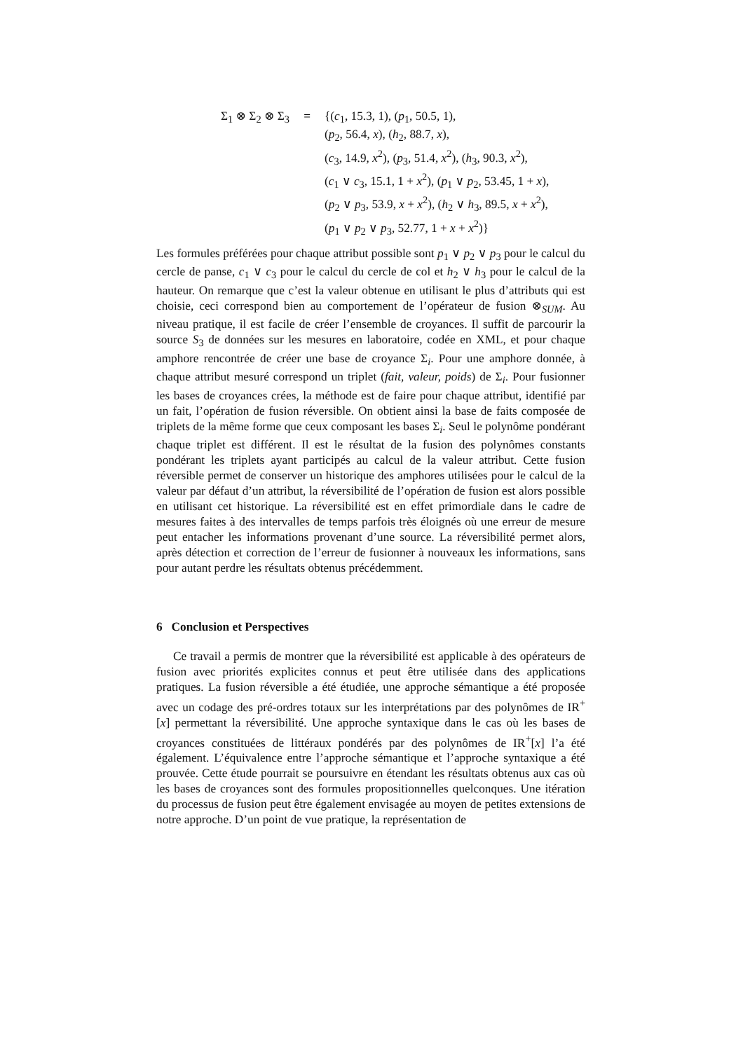Σ<sub>1</sub> ⊗ Σ<sub>2</sub> ⊗ Σ<sub>3</sub> = {(c<sub>1</sub>, 15.3, 1), (p<sub>1</sub>, 50.5, 1),
(p<sub>2</sub>, 56.4, x), (h<sub>2</sub>, 88.7, x),
(c<sub>3</sub>, 14.9, x<sup>2</sup>), (p<sub>3</sub>, 51.4, x<sup>2</sup>), (h<sub>3</sub>, 90.3, x<sup>2</sup>),
(c<sub>1</sub> ∨ c<sub>3</sub>, 15.1, 1 + x<sup>2</sup>), (p<sub>1</sub> ∨ p<sub>2</sub>, 53.45, 1 + x),
(p<sub>2</sub> ∨ p<sub>3</sub>, 53.9, x + x<sup>2</sup>), (h<sub>2</sub> ∨ h<sub>3</sub>, 89.5, x + x<sup>2</sup>),
(p<sub>1</sub> ∨ p<sub>2</sub> ∨ p<sub>3</sub>, 52.77, 1 + x + x<sup>2</sup>)}
Les formules préférées pour chaque attribut possible sont p<sub>1</sub> ∨ p<sub>2</sub> ∨ p<sub>3</sub> pour le calcul du cercle de panse, c<sub>1</sub> ∨ c<sub>3</sub> pour le calcul du cercle de col et h<sub>2</sub> ∨ h<sub>3</sub> pour le calcul de la hauteur. On remarque que c’est la valeur obtenue en utilisant le plus d’attributs qui est choisie, ceci correspond bien au comportement de l’opérateur de fusion ⊗<sub>SUM</sub>. Au niveau pratique, il est facile de créer l’ensemble de croyances. Il suffit de parcourir la source S<sub>3</sub> de données sur les mesures en laboratoire, codée en XML, et pour chaque amphore rencontrée de créer une base de croyance Σ<sub>i</sub>. Pour une amphore donnée, à chaque attribut mesuré correspond un triplet (fait, valeur, poids) de Σ<sub>i</sub>. Pour fusionner les bases de croyances crées, la méthode est de faire pour chaque attribut, identifié par un fait, l’opération de fusion réversible. On obtient ainsi la base de faits composée de triplets de la même forme que ceux composant les bases Σ<sub>i</sub>. Seul le polynôme pondérant chaque triplet est différent. Il est le résultat de la fusion des polynômes constants pondérant les triplets ayant participés au calcul de la valeur attribut. Cette fusion réversible permet de conserver un historique des amphores utilisées pour le calcul de la valeur par défaut d’un attribut, la réversibilité de l’opération de fusion est alors possible en utilisant cet historique. La réversibilité est en effet primordiale dans le cadre de mesures faites à des intervalles de temps parfois très éloignés où une erreur de mesure peut entacher les informations provenant d’une source. La réversibilité permet alors, après détection et correction de l’erreur de fusionner à nouveaux les informations, sans pour autant perdre les résultats obtenus précédemment.
6 Conclusion et Perspectives
Ce travail a permis de montrer que la réversibilité est applicable à des opérateurs de fusion avec priorités explicites connus et peut être utilisée dans des applications pratiques. La fusion réversible a été étudiée, une approche sémantique a été proposée avec un codage des pré-ordres totaux sur les interprétations par des polynômes de IR<sup>+</sup>[x] permettant la réversibilité. Une approche syntaxique dans le cas où les bases de croyances constituées de littéraux pondérés par des polynômes de IR<sup>+</sup>[x] l’a été également. L’équivalence entre l’approche sémantique et l’approche syntaxique a été prouvée. Cette étude pourrait se poursuivre en étendant les résultats obtenus aux cas où les bases de croyances sont des formules propositionnelles quelconques. Une itération du processus de fusion peut être également envisagée au moyen de petites extensions de notre approche. D’un point de vue pratique, la représentation de